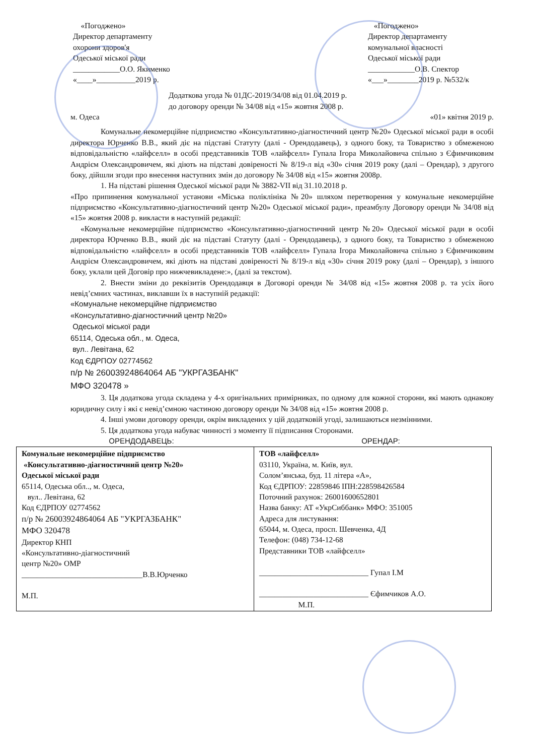«Погоджено»
Директор департаменту
охорони здоров'я
Одеської міської ради
____________О.О. Якименко
«____»__________2019 р.
«Погоджено»
Директор департаменту
комунальної власності
Одеської міської ради
____________О.В. Спектор
«___»________2019 р. №532/к
Додаткова угода № 01ДС-2019/34/08 від 01.04.2019 р.
до договору оренди № 34/08 від «15» жовтня 2008 р.
м. Одеса «01» квітня 2019 р.
Комунальне некомерційне підприємство «Консультативно-діагностичний центр №20» Одеської міської ради в особі директора Юрченко В.В., який діє на підставі Статуту (далі - Орендодавець), з одного боку, та Товариство з обмеженою відповідальністю «лайфселл» в особі представників ТОВ «лайфселл» Гупала Ігора Миколайовича спільно з Єфимчиковим Андрієм Олександровичем, які діють на підставі довіреності № 8/19-л від «30» січня 2019 року (далі – Орендар), з другого боку, дійшли згоди про внесення наступних змін до договору № 34/08 від «15» жовтня 2008р.
1. На підставі рішення Одеської міської ради № 3882-VII від 31.10.2018 р.
«Про припинення комунальної установи «Міська поліклініка №20» шляхом перетворення у комунальне некомерційне підприємство «Консультативно-діагностичний центр №20» Одеської міської ради», преамбулу Договору оренди № 34/08 від «15» жовтня 2008 р. викласти в наступній редакції:
«Комунальне некомерційне підприємство «Консультативно-діагностичний центр №20» Одеської міської ради в особі директора Юрченко В.В., який діє на підставі Статуту (далі - Орендодавець), з одного боку, та Товариство з обмеженою відповідальністю «лайфселл» в особі представників ТОВ «лайфселл» Гупала Ігора Миколайовича спільно з Єфимчиковим Андрієм Олександровичем, які діють на підставі довіреності № 8/19-л від «30» січня 2019 року (далі – Орендар), з іншого боку, уклали цей Договір про нижчевикладене:», (далі за текстом).
2. Внести зміни до реквізитів Орендодавця в Договорі оренди № 34/08 від «15» жовтня 2008 р. та усіх його невід’ємних частинах, виклавши їх в наступній редакції:
«Комунальне некомерційне підприємство
«Консультативно-діагностичний центр №20»
Одеської міської ради
65114, Одеська обл., м. Одеса,
вул.. Левітана, 62
Код ЄДРПОУ 02774562
п/р № 26003924864064 АБ "УКРГАЗБАНК"
МФО 320478 »
3. Ця додаткова угода складена у 4-х оригінальних примірниках, по одному для кожної сторони, які мають однакову юридичну силу і які є невід’ємною частиною договору оренди № 34/08 від «15» жовтня 2008 р.
4. Інші умови договору оренди, окрім викладених у цій додатковій угоді, залишаються незмінними.
5. Ця додаткова угода набуває чинності з моменту її підписання Сторонами.
ОРЕНДОДАВЕЦЬ: ОРЕНДАР:
| Комунальне некомерційне підприємство «Консультативно-діагностичний центр №20» Одеської міської ради 65114, Одеська обл.., м. Одеса, вул.. Левітана, 62 Код ЄДРПОУ 02774562 п/р № 26003924864064 АБ "УКРГАЗБАНК" МФО 320478 Директор КНП «Консультативно-діагностичний центр №20» ОМР _______________________________В.В.Юрченко М.П. | ТОВ «лайфселл» 03110, Україна, м. Київ, вул. Солом’янська, буд. 11 літера «А», Код ЄДРПОУ: 22859846 ІПН:228598426584 Поточний рахунок: 26001600652801 Назва банку: АТ «УкрСиббанк» МФО: 351005 Адреса для листування: 65044, м. Одеса, просп. Шевченка, 4Д Телефон: (048) 734-12-68 Представники ТОВ «лайфселл» ____________________________ Гупал І.М ____________________________ Єфимчиков А.О. М.П. |